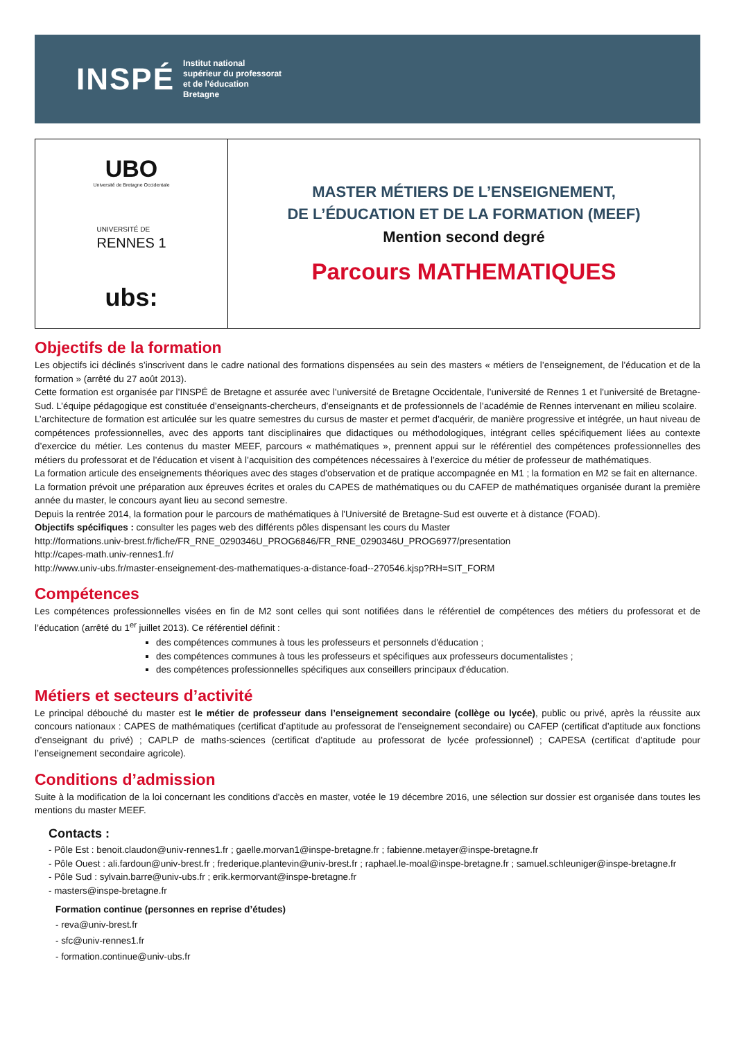INSPÉ
Institut national
supérieur du professorat
et de l’éducation
Bretagne
UBO
Université de Bretagne Occidentale
UNIVERSITÉ DE
RENNES 1
ubs:
MASTER MÉTIERS DE L’ENSEIGNEMENT,
DE L’ÉDUCATION ET DE LA FORMATION (MEEF)
Mention second degré
Parcours MATHEMATIQUES
Objectifs de la formation
Les objectifs ici déclinés s’inscrivent dans le cadre national des formations dispensées au sein des masters « métiers de l’enseignement, de l’éducation et de la formation » (arrêté du 27 août 2013).
Cette formation est organisée par l’INSPÉ de Bretagne et assurée avec l’université de Bretagne Occidentale, l’université de Rennes 1 et l’université de Bretagne-Sud. L’équipe pédagogique est constituée d’enseignants-chercheurs, d’enseignants et de professionnels de l’académie de Rennes intervenant en milieu scolaire.
L’architecture de formation est articulée sur les quatre semestres du cursus de master et permet d’acquérir, de manière progressive et intégrée, un haut niveau de compétences professionnelles, avec des apports tant disciplinaires que didactiques ou méthodologiques, intégrant celles spécifiquement liées au contexte d’exercice du métier. Les contenus du master MEEF, parcours « mathématiques », prennent appui sur le référentiel des compétences professionnelles des métiers du professorat et de l’éducation et visent à l’acquisition des compétences nécessaires à l’exercice du métier de professeur de mathématiques.
La formation articule des enseignements théoriques avec des stages d’observation et de pratique accompagnée en M1 ; la formation en M2 se fait en alternance.
La formation prévoit une préparation aux épreuves écrites et orales du CAPES de mathématiques ou du CAFEP de mathématiques organisée durant la première année du master, le concours ayant lieu au second semestre.
Depuis la rentrée 2014, la formation pour le parcours de mathématiques à l’Université de Bretagne-Sud est ouverte et à distance (FOAD).
Objectifs spécifiques : consulter les pages web des différents pôles dispensant les cours du Master
http://formations.univ-brest.fr/fiche/FR_RNE_0290346U_PROG6846/FR_RNE_0290346U_PROG6977/presentation
http://capes-math.univ-rennes1.fr/
http://www.univ-ubs.fr/master-enseignement-des-mathematiques-a-distance-foad--270546.kjsp?RH=SIT_FORM
Compétences
Les compétences professionnelles visées en fin de M2 sont celles qui sont notifiées dans le référentiel de compétences des métiers du professorat et de l’éducation (arrêté du 1<sup>er</sup> juillet 2013). Ce référentiel définit :
des compétences communes à tous les professeurs et personnels d'éducation ;
des compétences communes à tous les professeurs et spécifiques aux professeurs documentalistes ;
des compétences professionnelles spécifiques aux conseillers principaux d'éducation.
Métiers et secteurs d’activité
Le principal débouché du master est le métier de professeur dans l’enseignement secondaire (collège ou lycée), public ou privé, après la réussite aux concours nationaux : CAPES de mathématiques (certificat d’aptitude au professorat de l’enseignement secondaire) ou CAFEP (certificat d’aptitude aux fonctions d’enseignant du privé) ; CAPLP de maths-sciences (certificat d’aptitude au professorat de lycée professionnel) ; CAPESA (certificat d’aptitude pour l’enseignement secondaire agricole).
Conditions d’admission
Suite à la modification de la loi concernant les conditions d'accès en master, votée le 19 décembre 2016, une sélection sur dossier est organisée dans toutes les mentions du master MEEF.
Contacts :
- Pôle Est : benoit.claudon@univ-rennes1.fr ; gaelle.morvan1@inspe-bretagne.fr ; fabienne.metayer@inspe-bretagne.fr
- Pôle Ouest : ali.fardoun@univ-brest.fr ; frederique.plantevin@univ-brest.fr ; raphael.le-moal@inspe-bretagne.fr ; samuel.schleuniger@inspe-bretagne.fr
- Pôle Sud : sylvain.barre@univ-ubs.fr ; erik.kermorvant@inspe-bretagne.fr
- masters@inspe-bretagne.fr
Formation continue (personnes en reprise d’études)
- reva@univ-brest.fr
- sfc@univ-rennes1.fr
- formation.continue@univ-ubs.fr